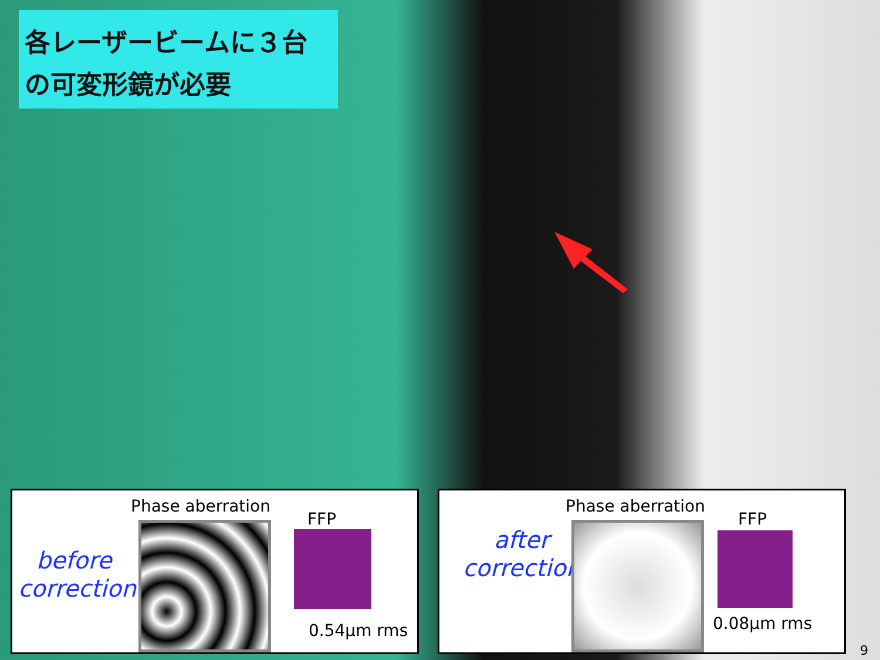各レーザービームに３台
の可変形鏡が必要
Phase aberration
FFP
before
correction
0.54μm rms
Phase aberration
FFP
after
correction
0.08μm rms
9